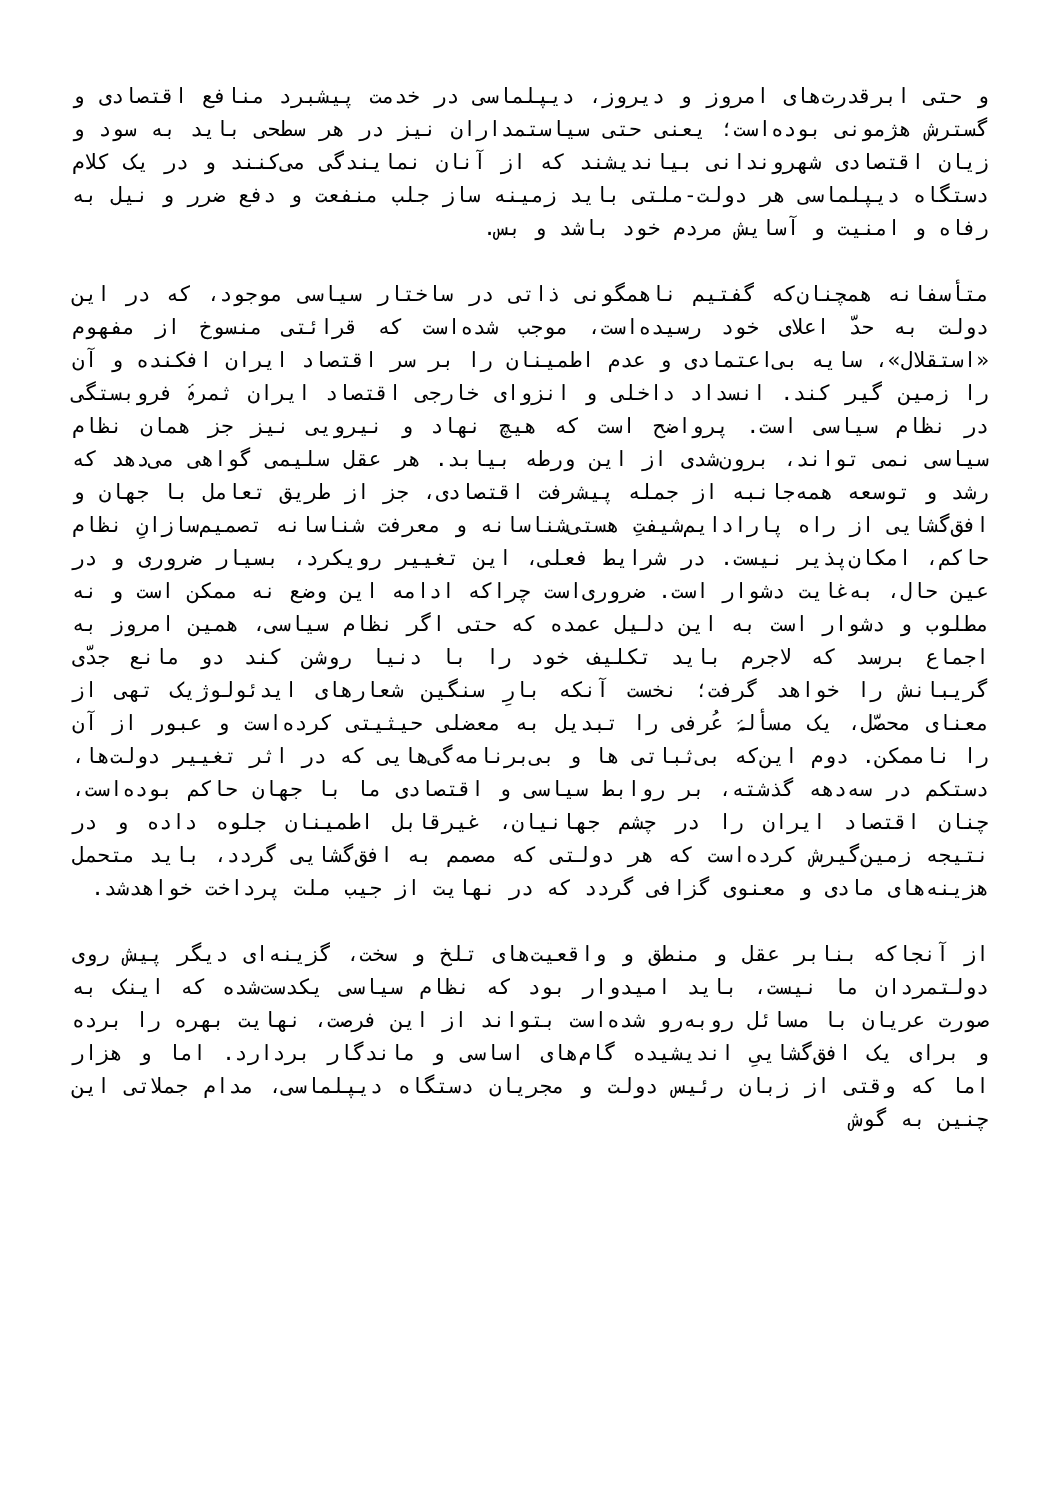و حتی ابرقدرت‌های امروز و دیروز، دیپلماسی در خدمت پیشبرد منافع اقتصادی و گسترش هژمونی بوده‌است؛ یعنی حتی سیاستمداران نیز در هر سطحی باید به سود و زیان اقتصادی شهروندانی بیاندیشند که از آنان نمایندگی می‌کنند و در یک کلام دستگاه دیپلماسی هر دولت-ملتی باید زمینه ساز جلب منفعت و دفع ضرر و نیل به رفاه و امنیت و آسایش مردم خود باشد و بس.
متأسفانه همچنان‌که گفتیم ناهمگونی ذاتی در ساختار سیاسی موجود، که در این دولت به حدّ اعلای خود رسیده‌است، موجب شده‌است که قرائتی منسوخ از مفهوم «استقلال»، سایه بی‌اعتمادی و عدم اطمینان را بر سر اقتصاد ایران افکنده و آن را زمین گیر کند. انسداد داخلی و انزوای خارجی اقتصاد ایران ثمرۀ فروبستگی در نظام سیاسی است. پرواضح است که هیچ نهاد و نیرویی نیز جز همان نظام سیاسی نمی تواند، برون‌شدی از این ورطه بیابد. هر عقل سلیمی گواهی می‌دهد که رشد و توسعه همه‌جانبه از جمله پیشرفت اقتصادی، جز از طریق تعامل با جهان و افق‌گشایی از راه پارادایم‌شیفتِ هستی‌شناسانه و معرفت شناسانه تصمیم‌سازانِ نظام حاکم، امکان‌پذیر نیست. در شرایط فعلی، این تغییر رویکرد، بسیار ضروری و در عین حال، به‌غایت دشوار است. ضروری‌است چراکه ادامه این وضع نه ممکن است و نه مطلوب و دشوار است به این دلیل عمده که حتی اگر نظام سیاسی، همین امروز به اجماع برسد که لاجرم باید تکلیف خود را با دنیا روشن کند دو مانع جدّی گریبانش را خواهد گرفت؛ نخست آنکه بارِ سنگین شعارهای ایدئولوژیک تهی از معنای محصّل، یک مسألۀ عُرفی را تبدیل به معضلی حیثیتی کرده‌است و عبور از آن را ناممکن. دوم این‌که بی‌ثباتی ها و بی‌برنامه‌گی‌هایی که در اثر تغییر دولت‌ها، دستکم در سه‌دهه گذشته، بر روابط سیاسی و اقتصادی ما با جهان حاکم بوده‌است، چنان اقتصاد ایران را در چشم جهانیان، غیرقابل اطمینان جلوه داده و در نتیجه زمین‌گیرش کرده‌است که هر دولتی که مصمم به افق‌گشایی گردد، باید متحمل هزینه‌های مادی و معنوی گزافی گردد که در نهایت از جیب ملت پرداخت خواهدشد.
از آنجاکه بنابر عقل و منطق و واقعیت‌های تلخ و سخت، گزینه‌ای دیگر پیش روی دولتمردان ما نیست، باید امیدوار بود که نظام سیاسی یکدست‌شده که اینک به صورت عریان با مسائل روبه‌رو شده‌است بتواند از این فرصت، نهایت بهره را برده و برای یک افق‌گشاییِ اندیشیده گام‌های اساسی و ماندگار بردارد. اما و هزار اما که وقتی از زبان رئیس دولت و مجریان دستگاه دیپلماسی، مدام جملاتی این چنین به گوش